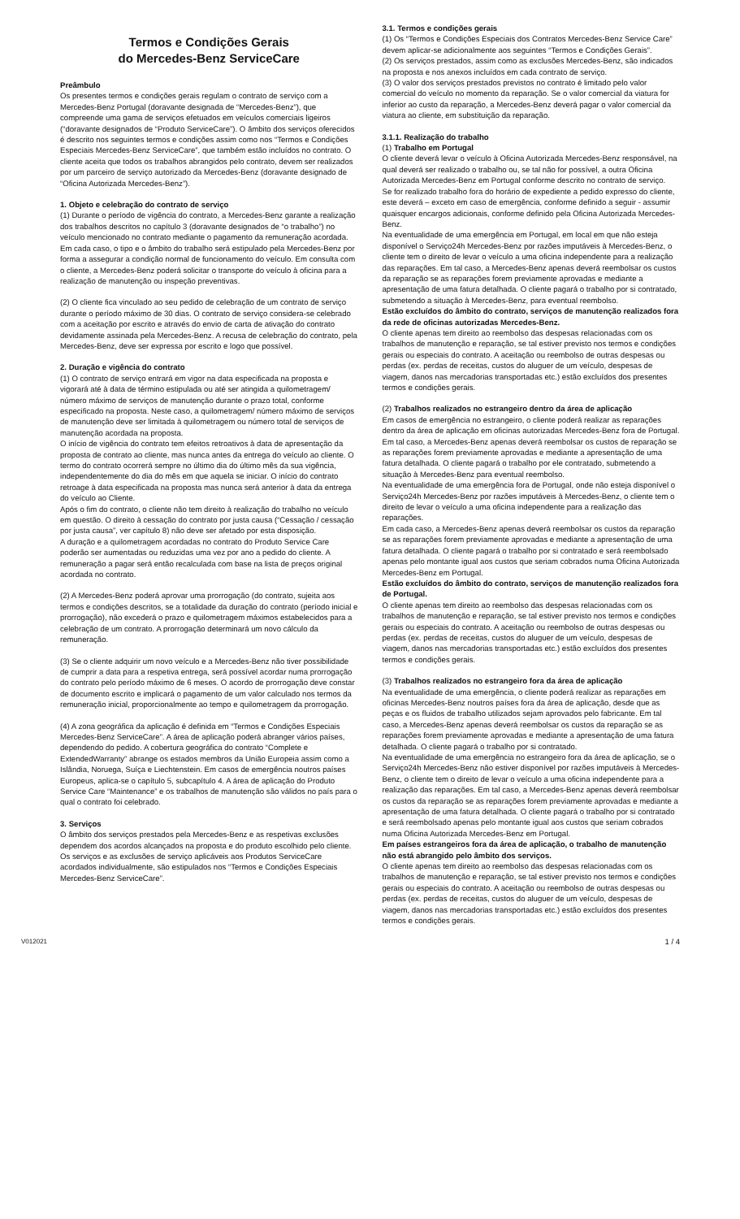Termos e Condições Gerais
do Mercedes-Benz ServiceCare
Preâmbulo
Os presentes termos e condições gerais regulam o contrato de serviço com a Mercedes-Benz Portugal (doravante designada de “Mercedes-Benz”), que compreende uma gama de serviços efetuados em veículos comerciais ligeiros (“doravante designados de “Produto ServiceCare”). O âmbito dos serviços oferecidos é descrito nos seguintes termos e condições assim como nos “Termos e Condições Especiais Mercedes-Benz ServiceCare”, que também estão incluídos no contrato. O cliente aceita que todos os trabalhos abrangidos pelo contrato, devem ser realizados por um parceiro de serviço autorizado da Mercedes-Benz (doravante designado de “Oficina Autorizada Mercedes-Benz”).
1. Objeto e celebração do contrato de serviço
(1) Durante o período de vigência do contrato, a Mercedes-Benz garante a realização dos trabalhos descritos no capítulo 3 (doravante designados de “o trabalho”) no veículo mencionado no contrato mediante o pagamento da remuneração acordada. Em cada caso, o tipo e o âmbito do trabalho será estipulado pela Mercedes-Benz por forma a assegurar a condição normal de funcionamento do veículo. Em consulta com o cliente, a Mercedes-Benz poderá solicitar o transporte do veículo à oficina para a realização de manutenção ou inspeção preventivas.
(2) O cliente fica vinculado ao seu pedido de celebração de um contrato de serviço durante o período máximo de 30 dias. O contrato de serviço considera-se celebrado com a aceitação por escrito e através do envio de carta de ativação do contrato devidamente assinada pela Mercedes-Benz. A recusa de celebração do contrato, pela Mercedes-Benz, deve ser expressa por escrito e logo que possível.
2. Duração e vigência do contrato
(1) O contrato de serviço entrará em vigor na data especificada na proposta e vigorará até à data de término estipulada ou até ser atingida a quilometragem/ número máximo de serviços de manutenção durante o prazo total, conforme especificado na proposta. Neste caso, a quilometragem/ número máximo de serviços de manutenção deve ser limitada à quilometragem ou número total de serviços de manutenção acordada na proposta.
O início de vigência do contrato tem efeitos retroativos à data de apresentação da proposta de contrato ao cliente, mas nunca antes da entrega do veículo ao cliente. O termo do contrato ocorrerá sempre no último dia do último mês da sua vigência, independentemente do dia do mês em que aquela se iniciar. O início do contrato retroage à data especificada na proposta mas nunca será anterior à data da entrega do veículo ao Cliente.
Após o fim do contrato, o cliente não tem direito à realização do trabalho no veículo em questão. O direito à cessação do contrato por justa causa (“Cessação / cessação por justa causa”, ver capítulo 8) não deve ser afetado por esta disposição.
A duração e a quilometragem acordadas no contrato do Produto Service Care poderão ser aumentadas ou reduzidas uma vez por ano a pedido do cliente. A remuneração a pagar será então recalculada com base na lista de preços original acordada no contrato.
(2) A Mercedes-Benz poderá aprovar uma prorrogação (do contrato, sujeita aos termos e condições descritos, se a totalidade da duração do contrato (período inicial e prorrogação), não excederá o prazo e quilometragem máximos estabelecidos para a celebração de um contrato. A prorrogação determinará um novo cálculo da remuneração.
(3) Se o cliente adquirir um novo veículo e a Mercedes-Benz não tiver possibilidade de cumprir a data para a respetiva entrega, será possível acordar numa prorrogação do contrato pelo período máximo de 6 meses. O acordo de prorrogação deve constar de documento escrito e implicará o pagamento de um valor calculado nos termos da remuneração inicial, proporcionalmente ao tempo e quilometragem da prorrogação.
(4) A zona geográfica da aplicação é definida em “Termos e Condições Especiais Mercedes-Benz ServiceCare”. A área de aplicação poderá abranger vários países, dependendo do pedido. A cobertura geográfica do contrato “Complete e ExtendedWarranty” abrange os estados membros da União Europeia assim como a Islândia, Noruega, Suíça e Liechtenstein. Em casos de emergência noutros países Europeus, aplica-se o capítulo 5, subcapítulo 4. A área de aplicação do Produto Service Care “Maintenance” e os trabalhos de manutenção são válidos no país para o qual o contrato foi celebrado.
3. Serviços
O âmbito dos serviços prestados pela Mercedes-Benz e as respetivas exclusões dependem dos acordos alcançados na proposta e do produto escolhido pelo cliente. Os serviços e as exclusões de serviço aplicáveis aos Produtos ServiceCare acordados individualmente, são estipulados nos “Termos e Condições Especiais Mercedes-Benz ServiceCare”.
3.1. Termos e condições gerais
(1) Os “Termos e Condições Especiais dos Contratos Mercedes-Benz Service Care” devem aplicar-se adicionalmente aos seguintes “Termos e Condições Gerais”.
(2) Os serviços prestados, assim como as exclusões Mercedes-Benz, são indicados na proposta e nos anexos incluídos em cada contrato de serviço.
(3) O valor dos serviços prestados previstos no contrato é limitado pelo valor comercial do veículo no momento da reparação. Se o valor comercial da viatura for inferior ao custo da reparação, a Mercedes-Benz deverá pagar o valor comercial da viatura ao cliente, em substituição da reparação.
3.1.1. Realização do trabalho
(1) Trabalho em Portugal
O cliente deverá levar o veículo à Oficina Autorizada Mercedes-Benz responsável, na qual deverá ser realizado o trabalho ou, se tal não for possível, a outra Oficina Autorizada Mercedes-Benz em Portugal conforme descrito no contrato de serviço.
Se for realizado trabalho fora do horário de expediente a pedido expresso do cliente, este deverá – exceto em caso de emergência, conforme definido a seguir - assumir quaisquer encargos adicionais, conforme definido pela Oficina Autorizada Mercedes-Benz.
Na eventualidade de uma emergência em Portugal, em local em que não esteja disponível o Serviço24h Mercedes-Benz por razões imputáveis à Mercedes-Benz, o cliente tem o direito de levar o veículo a uma oficina independente para a realização das reparações. Em tal caso, a Mercedes-Benz apenas deverá reembolsar os custos da reparação se as reparações forem previamente aprovadas e mediante a apresentação de uma fatura detalhada. O cliente pagará o trabalho por si contratado, submetendo a situação à Mercedes-Benz, para eventual reembolso.
Estão excluídos do âmbito do contrato, serviços de manutenção realizados fora da rede de oficinas autorizadas Mercedes-Benz.
O cliente apenas tem direito ao reembolso das despesas relacionadas com os trabalhos de manutenção e reparação, se tal estiver previsto nos termos e condições gerais ou especiais do contrato. A aceitação ou reembolso de outras despesas ou perdas (ex. perdas de receitas, custos do aluguer de um veículo, despesas de viagem, danos nas mercadorias transportadas etc.) estão excluídos dos presentes termos e condições gerais.
(2) Trabalhos realizados no estrangeiro dentro da área de aplicação
Em casos de emergência no estrangeiro, o cliente poderá realizar as reparações dentro da área de aplicação em oficinas autorizadas Mercedes-Benz fora de Portugal. Em tal caso, a Mercedes-Benz apenas deverá reembolsar os custos de reparação se as reparações forem previamente aprovadas e mediante a apresentação de uma fatura detalhada. O cliente pagará o trabalho por ele contratado, submetendo a situação à Mercedes-Benz para eventual reembolso.
Na eventualidade de uma emergência fora de Portugal, onde não esteja disponível o Serviço24h Mercedes-Benz por razões imputáveis à Mercedes-Benz, o cliente tem o direito de levar o veículo a uma oficina independente para a realização das reparações.
Em cada caso, a Mercedes-Benz apenas deverá reembolsar os custos da reparação se as reparações forem previamente aprovadas e mediante a apresentação de uma fatura detalhada. O cliente pagará o trabalho por si contratado e será reembolsado apenas pelo montante igual aos custos que seriam cobrados numa Oficina Autorizada Mercedes-Benz em Portugal.
Estão excluídos do âmbito do contrato, serviços de manutenção realizados fora de Portugal.
O cliente apenas tem direito ao reembolso das despesas relacionadas com os trabalhos de manutenção e reparação, se tal estiver previsto nos termos e condições gerais ou especiais do contrato. A aceitação ou reembolso de outras despesas ou perdas (ex. perdas de receitas, custos do aluguer de um veículo, despesas de viagem, danos nas mercadorias transportadas etc.) estão excluídos dos presentes termos e condições gerais.
(3) Trabalhos realizados no estrangeiro fora da área de aplicação
Na eventualidade de uma emergência, o cliente poderá realizar as reparações em oficinas Mercedes-Benz noutros países fora da área de aplicação, desde que as peças e os fluidos de trabalho utilizados sejam aprovados pelo fabricante. Em tal caso, a Mercedes-Benz apenas deverá reembolsar os custos da reparação se as reparações forem previamente aprovadas e mediante a apresentação de uma fatura detalhada. O cliente pagará o trabalho por si contratado.
Na eventualidade de uma emergência no estrangeiro fora da área de aplicação, se o Serviço24h Mercedes-Benz não estiver disponível por razões imputáveis à Mercedes-Benz, o cliente tem o direito de levar o veículo a uma oficina independente para a realização das reparações. Em tal caso, a Mercedes-Benz apenas deverá reembolsar os custos da reparação se as reparações forem previamente aprovadas e mediante a apresentação de uma fatura detalhada. O cliente pagará o trabalho por si contratado e será reembolsado apenas pelo montante igual aos custos que seriam cobrados numa Oficina Autorizada Mercedes-Benz em Portugal.
Em países estrangeiros fora da área de aplicação, o trabalho de manutenção não está abrangido pelo âmbito dos serviços.
O cliente apenas tem direito ao reembolso das despesas relacionadas com os trabalhos de manutenção e reparação, se tal estiver previsto nos termos e condições gerais ou especiais do contrato. A aceitação ou reembolso de outras despesas ou perdas (ex. perdas de receitas, custos do aluguer de um veículo, despesas de viagem, danos nas mercadorias transportadas etc.) estão excluídos dos presentes termos e condições gerais.
V012021 1 / 4